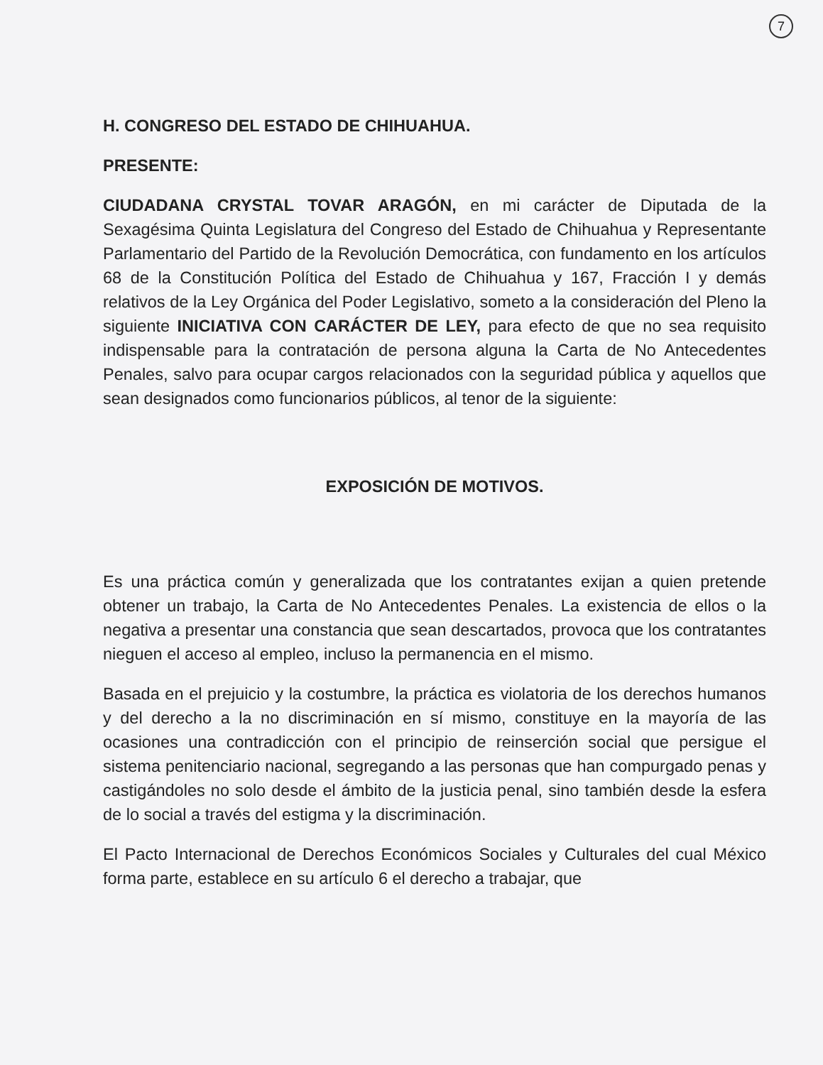7
H. CONGRESO DEL ESTADO DE CHIHUAHUA.
PRESENTE:
CIUDADANA CRYSTAL TOVAR ARAGÓN, en mi carácter de Diputada de la Sexagésima Quinta Legislatura del Congreso del Estado de Chihuahua y Representante Parlamentario del Partido de la Revolución Democrática, con fundamento en los artículos 68 de la Constitución Política del Estado de Chihuahua y 167, Fracción I y demás relativos de la Ley Orgánica del Poder Legislativo, someto a la consideración del Pleno la siguiente INICIATIVA CON CARÁCTER DE LEY, para efecto de que no sea requisito indispensable para la contratación de persona alguna la Carta de No Antecedentes Penales, salvo para ocupar cargos relacionados con la seguridad pública y aquellos que sean designados como funcionarios públicos, al tenor de la siguiente:
EXPOSICIÓN DE MOTIVOS.
Es una práctica común y generalizada que los contratantes exijan a quien pretende obtener un trabajo, la Carta de No Antecedentes Penales. La existencia de ellos o la negativa a presentar una constancia que sean descartados, provoca que los contratantes nieguen el acceso al empleo, incluso la permanencia en el mismo.
Basada en el prejuicio y la costumbre, la práctica es violatoria de los derechos humanos y del derecho a la no discriminación en sí mismo, constituye en la mayoría de las ocasiones una contradicción con el principio de reinserción social que persigue el sistema penitenciario nacional, segregando a las personas que han compurgado penas y castigándoles no solo desde el ámbito de la justicia penal, sino también desde la esfera de lo social a través del estigma y la discriminación.
El Pacto Internacional de Derechos Económicos Sociales y Culturales del cual México forma parte, establece en su artículo 6 el derecho a trabajar, que